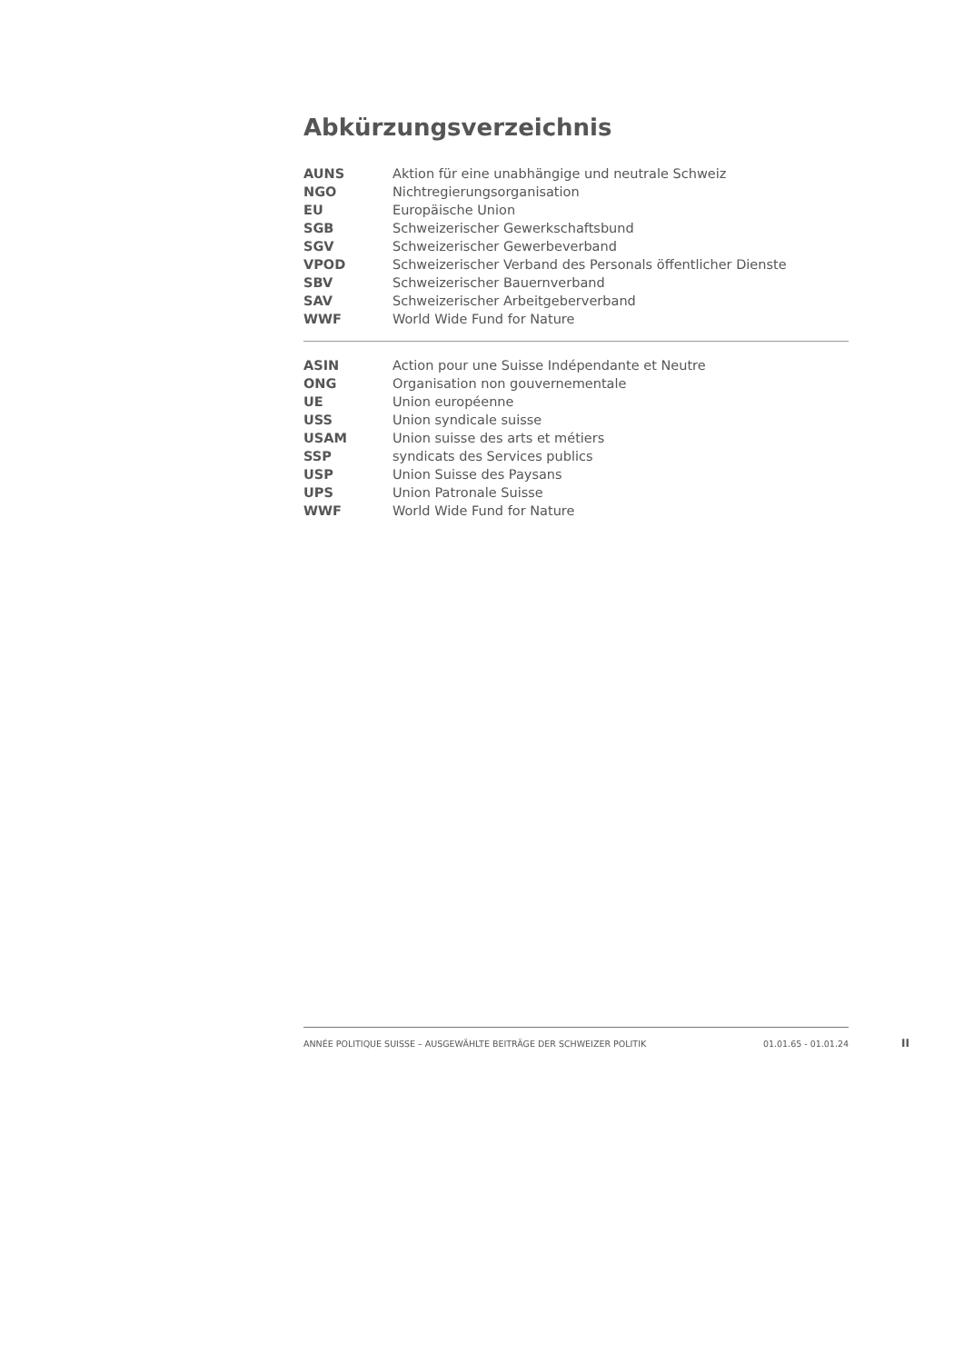Abkürzungsverzeichnis
| AUNS | Aktion für eine unabhängige und neutrale Schweiz |
| NGO | Nichtregierungsorganisation |
| EU | Europäische Union |
| SGB | Schweizerischer Gewerkschaftsbund |
| SGV | Schweizerischer Gewerbeverband |
| VPOD | Schweizerischer Verband des Personals öffentlicher Dienste |
| SBV | Schweizerischer Bauernverband |
| SAV | Schweizerischer Arbeitgeberverband |
| WWF | World Wide Fund for Nature |
| ASIN | Action pour une Suisse Indépendante et Neutre |
| ONG | Organisation non gouvernementale |
| UE | Union européenne |
| USS | Union syndicale suisse |
| USAM | Union suisse des arts et métiers |
| SSP | syndicats des Services publics |
| USP | Union Suisse des Paysans |
| UPS | Union Patronale Suisse |
| WWF | World Wide Fund for Nature |
ANNÉE POLITIQUE SUISSE – AUSGEWÄHLTE BEITRÄGE DER SCHWEIZER POLITIK 01.01.65 - 01.01.24
II